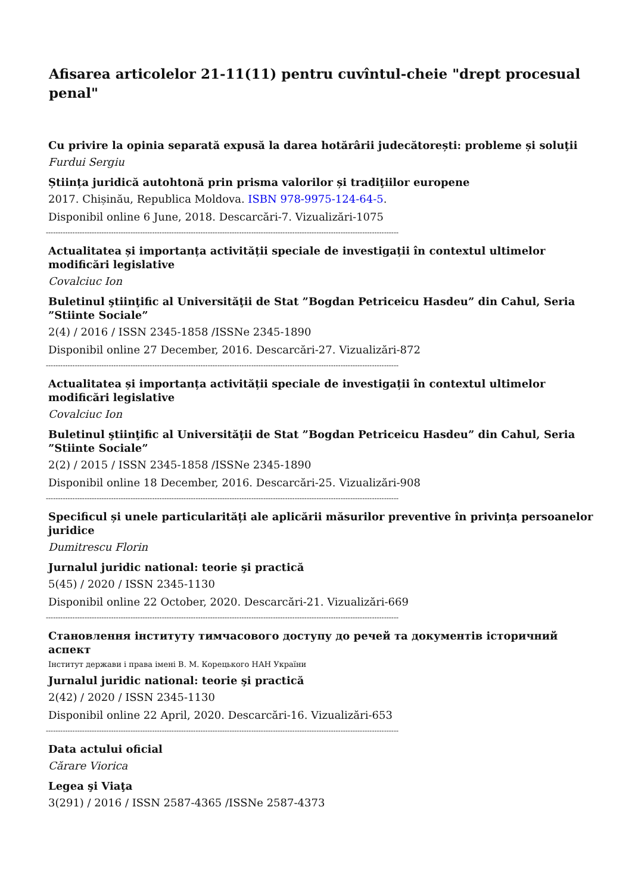Afisarea articolelor 21-11(11) pentru cuvîntul-cheie "drept procesual penal"
Cu privire la opinia separată expusă la darea hotărârii judecătorești: probleme și soluţii
Furdui Sergiu
Știința juridică autohtonă prin prisma valorilor și tradiţiilor europene
2017. Chișinău, Republica Moldova. ISBN 978-9975-124-64-5.
Disponibil online 6 June, 2018. Descarcări-7. Vizualizări-1075
--------------------------------------------------------------------------------------------------------------------------------------------------
Actualitatea și importanța activității speciale de investigații în contextul ultimelor modificări legislative
Covalciuc Ion
Buletinul ştiinţific al Universităţii de Stat ”Bogdan Petriceicu Hasdeu” din Cahul, Seria ”Stiinte Sociale”
2(4) / 2016 / ISSN 2345-1858 /ISSNe 2345-1890
Disponibil online 27 December, 2016. Descarcări-27. Vizualizări-872
--------------------------------------------------------------------------------------------------------------------------------------------------
Actualitatea și importanța activității speciale de investigații în contextul ultimelor modificări legislative
Covalciuc Ion
Buletinul ştiinţific al Universităţii de Stat ”Bogdan Petriceicu Hasdeu” din Cahul, Seria ”Stiinte Sociale”
2(2) / 2015 / ISSN 2345-1858 /ISSNe 2345-1890
Disponibil online 18 December, 2016. Descarcări-25. Vizualizări-908
--------------------------------------------------------------------------------------------------------------------------------------------------
Specificul și unele particularități ale aplicării măsurilor preventive în privința persoanelor juridice
Dumitrescu Florin
Jurnalul juridic national: teorie şi practică
5(45) / 2020 / ISSN 2345-1130
Disponibil online 22 October, 2020. Descarcări-21. Vizualizări-669
--------------------------------------------------------------------------------------------------------------------------------------------------
Становлення інституту тимчасового доступу до речей та документів історичний аспект
Інститут держави і права імені В. М. Корецького НАН України
Jurnalul juridic national: teorie şi practică
2(42) / 2020 / ISSN 2345-1130
Disponibil online 22 April, 2020. Descarcări-16. Vizualizări-653
--------------------------------------------------------------------------------------------------------------------------------------------------
Data actului oficial
Cărare Viorica
Legea şi Viaţa
3(291) / 2016 / ISSN 2587-4365 /ISSNe 2587-4373